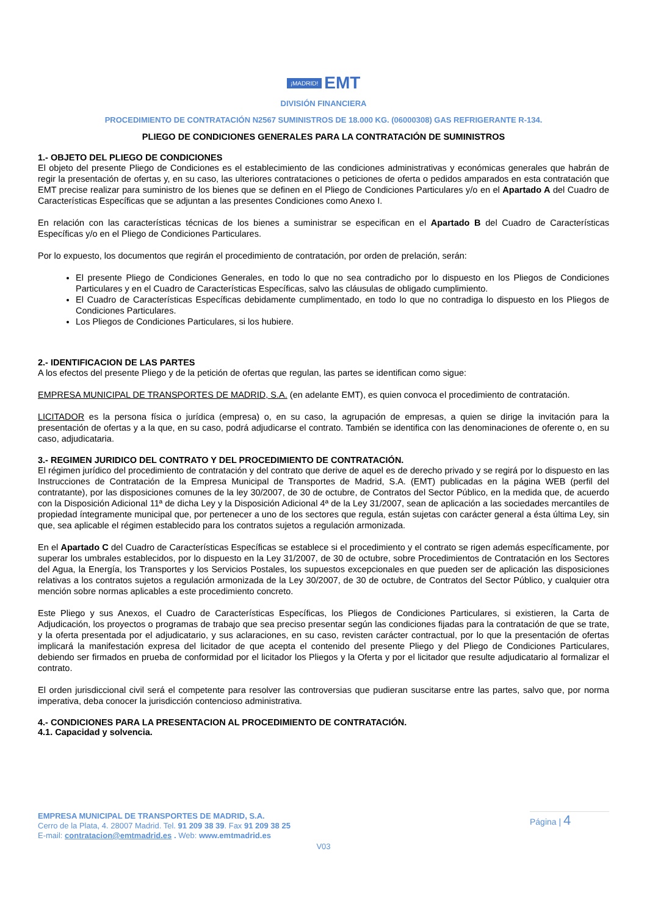¡MADRID! EMT
DIVISIÓN FINANCIERA
PROCEDIMIENTO DE CONTRATACIÓN N2567 SUMINISTROS DE 18.000 KG. (06000308) GAS REFRIGERANTE R-134.
PLIEGO DE CONDICIONES GENERALES PARA LA CONTRATACIÓN DE SUMINISTROS
1.- OBJETO DEL PLIEGO DE CONDICIONES
El objeto del presente Pliego de Condiciones es el establecimiento de las condiciones administrativas y económicas generales que habrán de regir la presentación de ofertas y, en su caso, las ulteriores contrataciones o peticiones de oferta o pedidos amparados en esta contratación que EMT precise realizar para suministro de los bienes que se definen en el Pliego de Condiciones Particulares y/o en el Apartado A del Cuadro de Características Específicas que se adjuntan a las presentes Condiciones como Anexo I.
En relación con las características técnicas de los bienes a suministrar se especifican en el Apartado B del Cuadro de Características Específicas y/o en el Pliego de Condiciones Particulares.
Por lo expuesto, los documentos que regirán el procedimiento de contratación, por orden de prelación, serán:
El presente Pliego de Condiciones Generales, en todo lo que no sea contradicho por lo dispuesto en los Pliegos de Condiciones Particulares y en el Cuadro de Características Específicas, salvo las cláusulas de obligado cumplimiento.
El Cuadro de Características Específicas debidamente cumplimentado, en todo lo que no contradiga lo dispuesto en los Pliegos de Condiciones Particulares.
Los Pliegos de Condiciones Particulares, si los hubiere.
2.- IDENTIFICACION DE LAS PARTES
A los efectos del presente Pliego y de la petición de ofertas que regulan, las partes se identifican como sigue:
EMPRESA MUNICIPAL DE TRANSPORTES DE MADRID, S.A. (en adelante EMT), es quien convoca el procedimiento de contratación.
LICITADOR es la persona física o jurídica (empresa) o, en su caso, la agrupación de empresas, a quien se dirige la invitación para la presentación de ofertas y a la que, en su caso, podrá adjudicarse el contrato. También se identifica con las denominaciones de oferente o, en su caso, adjudicataria.
3.- REGIMEN JURIDICO DEL CONTRATO Y DEL PROCEDIMIENTO DE CONTRATACIÓN.
El régimen jurídico del procedimiento de contratación y del contrato que derive de aquel es de derecho privado y se regirá por lo dispuesto en las Instrucciones de Contratación de la Empresa Municipal de Transportes de Madrid, S.A. (EMT) publicadas en la página WEB (perfil del contratante), por las disposiciones comunes de la ley 30/2007, de 30 de octubre, de Contratos del Sector Público, en la medida que, de acuerdo con la Disposición Adicional 11ª de dicha Ley y la Disposición Adicional 4ª de la Ley 31/2007, sean de aplicación a las sociedades mercantiles de propiedad íntegramente municipal que, por pertenecer a uno de los sectores que regula, están sujetas con carácter general a ésta última Ley, sin que, sea aplicable el régimen establecido para los contratos sujetos a regulación armonizada.
En el Apartado C del Cuadro de Características Específicas se establece si el procedimiento y el contrato se rigen además específicamente, por superar los umbrales establecidos, por lo dispuesto en la Ley 31/2007, de 30 de octubre, sobre Procedimientos de Contratación en los Sectores del Agua, la Energía, los Transportes y los Servicios Postales, los supuestos excepcionales en que pueden ser de aplicación las disposiciones relativas a los contratos sujetos a regulación armonizada de la Ley 30/2007, de 30 de octubre, de Contratos del Sector Público, y cualquier otra mención sobre normas aplicables a este procedimiento concreto.
Este Pliego y sus Anexos, el Cuadro de Características Específicas, los Pliegos de Condiciones Particulares, si existieren, la Carta de Adjudicación, los proyectos o programas de trabajo que sea preciso presentar según las condiciones fijadas para la contratación de que se trate, y la oferta presentada por el adjudicatario, y sus aclaraciones, en su caso, revisten carácter contractual, por lo que la presentación de ofertas implicará la manifestación expresa del licitador de que acepta el contenido del presente Pliego y del Pliego de Condiciones Particulares, debiendo ser firmados en prueba de conformidad por el licitador los Pliegos y la Oferta y por el licitador que resulte adjudicatario al formalizar el contrato.
El orden jurisdiccional civil será el competente para resolver las controversias que pudieran suscitarse entre las partes, salvo que, por norma imperativa, deba conocer la jurisdicción contencioso administrativa.
4.- CONDICIONES PARA LA PRESENTACION AL PROCEDIMIENTO DE CONTRATACIÓN.
4.1. Capacidad y solvencia.
EMPRESA MUNICIPAL DE TRANSPORTES DE MADRID, S.A.
Cerro de la Plata, 4. 28007 Madrid. Tel. 91 209 38 39. Fax 91 209 38 25
E-mail: contratacion@emtmadrid.es . Web: www.emtmadrid.es
V03
Página | 4